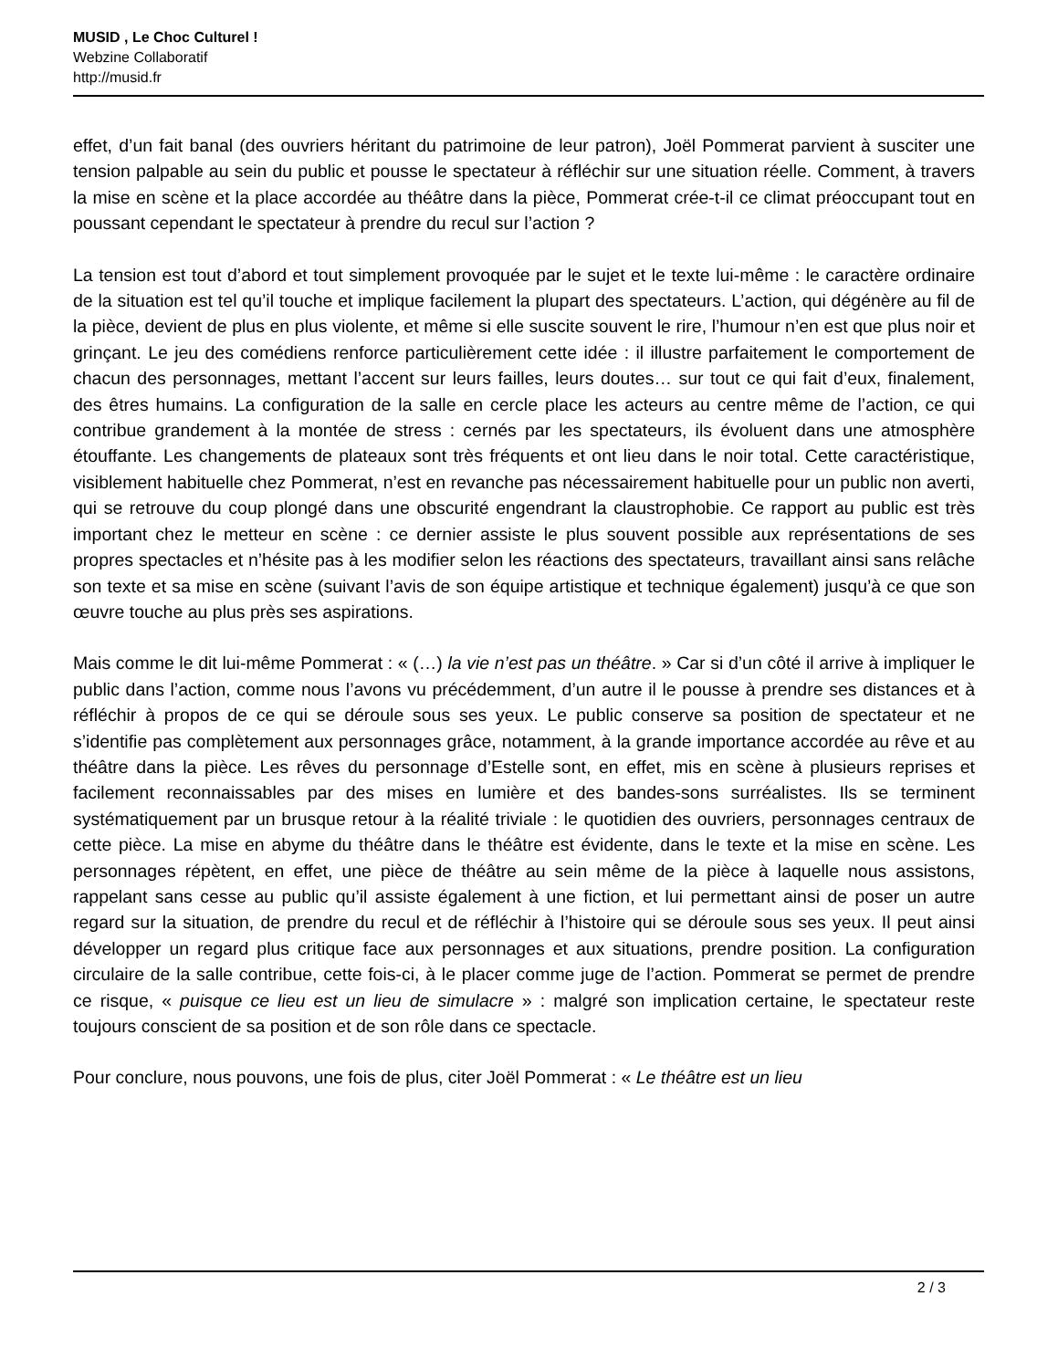MUSID , Le Choc Culturel !
Webzine Collaboratif
http://musid.fr
effet, d’un fait banal (des ouvriers héritant du patrimoine de leur patron), Joël Pommerat parvient à susciter une tension palpable au sein du public et pousse le spectateur à réfléchir sur une situation réelle. Comment, à travers la mise en scène et la place accordée au théâtre dans la pièce, Pommerat crée-t-il ce climat préoccupant tout en poussant cependant le spectateur à prendre du recul sur l’action ?
La tension est tout d’abord et tout simplement provoquée par le sujet et le texte lui-même : le caractère ordinaire de la situation est tel qu’il touche et implique facilement la plupart des spectateurs. L’action, qui dégénère au fil de la pièce, devient de plus en plus violente, et même si elle suscite souvent le rire, l’humour n’en est que plus noir et grinçant. Le jeu des comédiens renforce particulièrement cette idée : il illustre parfaitement le comportement de chacun des personnages, mettant l’accent sur leurs failles, leurs doutes… sur tout ce qui fait d’eux, finalement, des êtres humains. La configuration de la salle en cercle place les acteurs au centre même de l’action, ce qui contribue grandement à la montée de stress : cernés par les spectateurs, ils évoluent dans une atmosphère étouffante. Les changements de plateaux sont très fréquents et ont lieu dans le noir total. Cette caractéristique, visiblement habituelle chez Pommerat, n’est en revanche pas nécessairement habituelle pour un public non averti, qui se retrouve du coup plongé dans une obscurité engendrant la claustrophobie. Ce rapport au public est très important chez le metteur en scène : ce dernier assiste le plus souvent possible aux représentations de ses propres spectacles et n’hésite pas à les modifier selon les réactions des spectateurs, travaillant ainsi sans relâche son texte et sa mise en scène (suivant l’avis de son équipe artistique et technique également) jusqu’à ce que son œuvre touche au plus près ses aspirations.
Mais comme le dit lui-même Pommerat : « (…) la vie n’est pas un théâtre. » Car si d’un côté il arrive à impliquer le public dans l’action, comme nous l’avons vu précédemment, d’un autre il le pousse à prendre ses distances et à réfléchir à propos de ce qui se déroule sous ses yeux. Le public conserve sa position de spectateur et ne s’identifie pas complètement aux personnages grâce, notamment, à la grande importance accordée au rêve et au théâtre dans la pièce. Les rêves du personnage d’Estelle sont, en effet, mis en scène à plusieurs reprises et facilement reconnaissables par des mises en lumière et des bandes-sons surréalistes. Ils se terminent systématiquement par un brusque retour à la réalité triviale : le quotidien des ouvriers, personnages centraux de cette pièce. La mise en abyme du théâtre dans le théâtre est évidente, dans le texte et la mise en scène. Les personnages répètent, en effet, une pièce de théâtre au sein même de la pièce à laquelle nous assistons, rappelant sans cesse au public qu’il assiste également à une fiction, et lui permettant ainsi de poser un autre regard sur la situation, de prendre du recul et de réfléchir à l’histoire qui se déroule sous ses yeux. Il peut ainsi développer un regard plus critique face aux personnages et aux situations, prendre position. La configuration circulaire de la salle contribue, cette fois-ci, à le placer comme juge de l’action. Pommerat se permet de prendre ce risque, « puisque ce lieu est un lieu de simulacre » : malgré son implication certaine, le spectateur reste toujours conscient de sa position et de son rôle dans ce spectacle.
Pour conclure, nous pouvons, une fois de plus, citer Joël Pommerat : « Le théâtre est un lieu
2 / 3